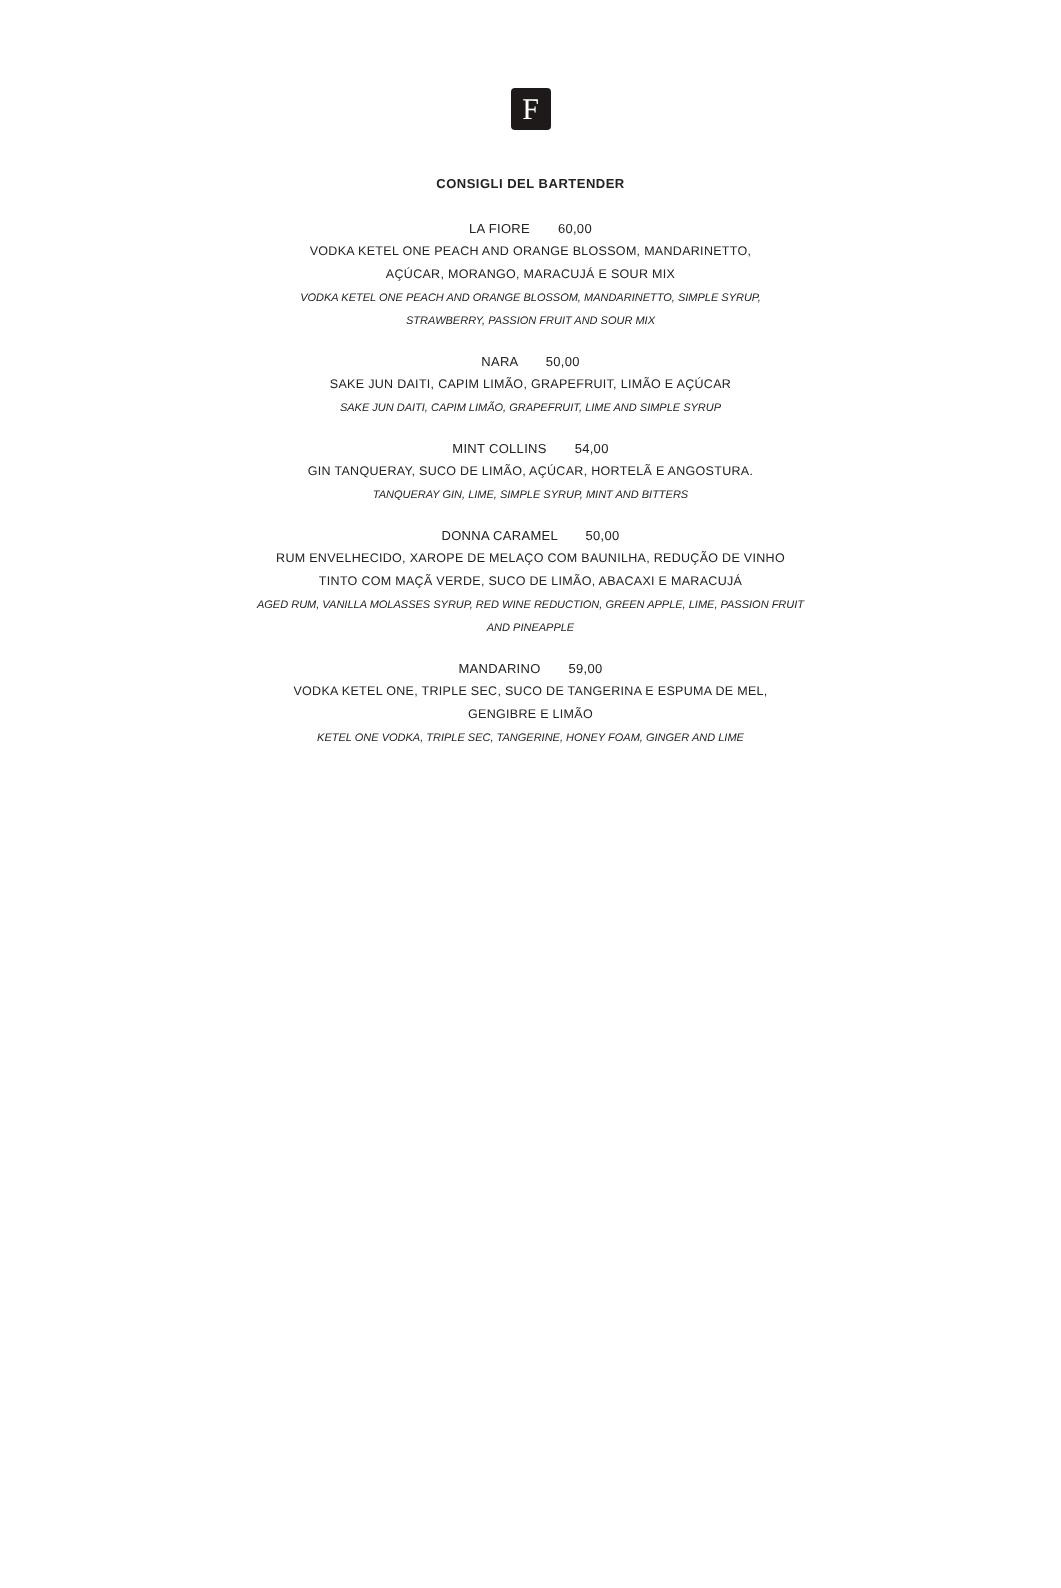F
CONSIGLI DEL BARTENDER
LA FIORE 60,00
VODKA KETEL ONE PEACH AND ORANGE BLOSSOM, MANDARINETTO,
AÇÚCAR, MORANGO, MARACUJÁ E SOUR MIX
VODKA KETEL ONE PEACH AND ORANGE BLOSSOM, MANDARINETTO, SIMPLE SYRUP,
STRAWBERRY, PASSION FRUIT AND SOUR MIX
NARA 50,00
SAKE JUN DAITI, CAPIM LIMÃO, GRAPEFRUIT, LIMÃO E AÇÚCAR
SAKE JUN DAITI, CAPIM LIMÃO, GRAPEFRUIT, LIME AND SIMPLE SYRUP
MINT COLLINS 54,00
GIN TANQUERAY, SUCO DE LIMÃO, AÇÚCAR, HORTELÃ E ANGOSTURA.
TANQUERAY GIN, LIME, SIMPLE SYRUP, MINT AND BITTERS
DONNA CARAMEL 50,00
RUM ENVELHECIDO, XAROPE DE MELAÇO COM BAUNILHA, REDUÇÃO DE VINHO
TINTO COM MAÇÃ VERDE, SUCO DE LIMÃO, ABACAXI E MARACUJÁ
AGED RUM, VANILLA MOLASSES SYRUP, RED WINE REDUCTION, GREEN APPLE, LIME, PASSION FRUIT
AND PINEAPPLE
MANDARINO 59,00
VODKA KETEL ONE, TRIPLE SEC, SUCO DE TANGERINA E ESPUMA DE MEL,
GENGIBRE E LIMÃO
KETEL ONE VODKA, TRIPLE SEC, TANGERINE, HONEY FOAM, GINGER AND LIME